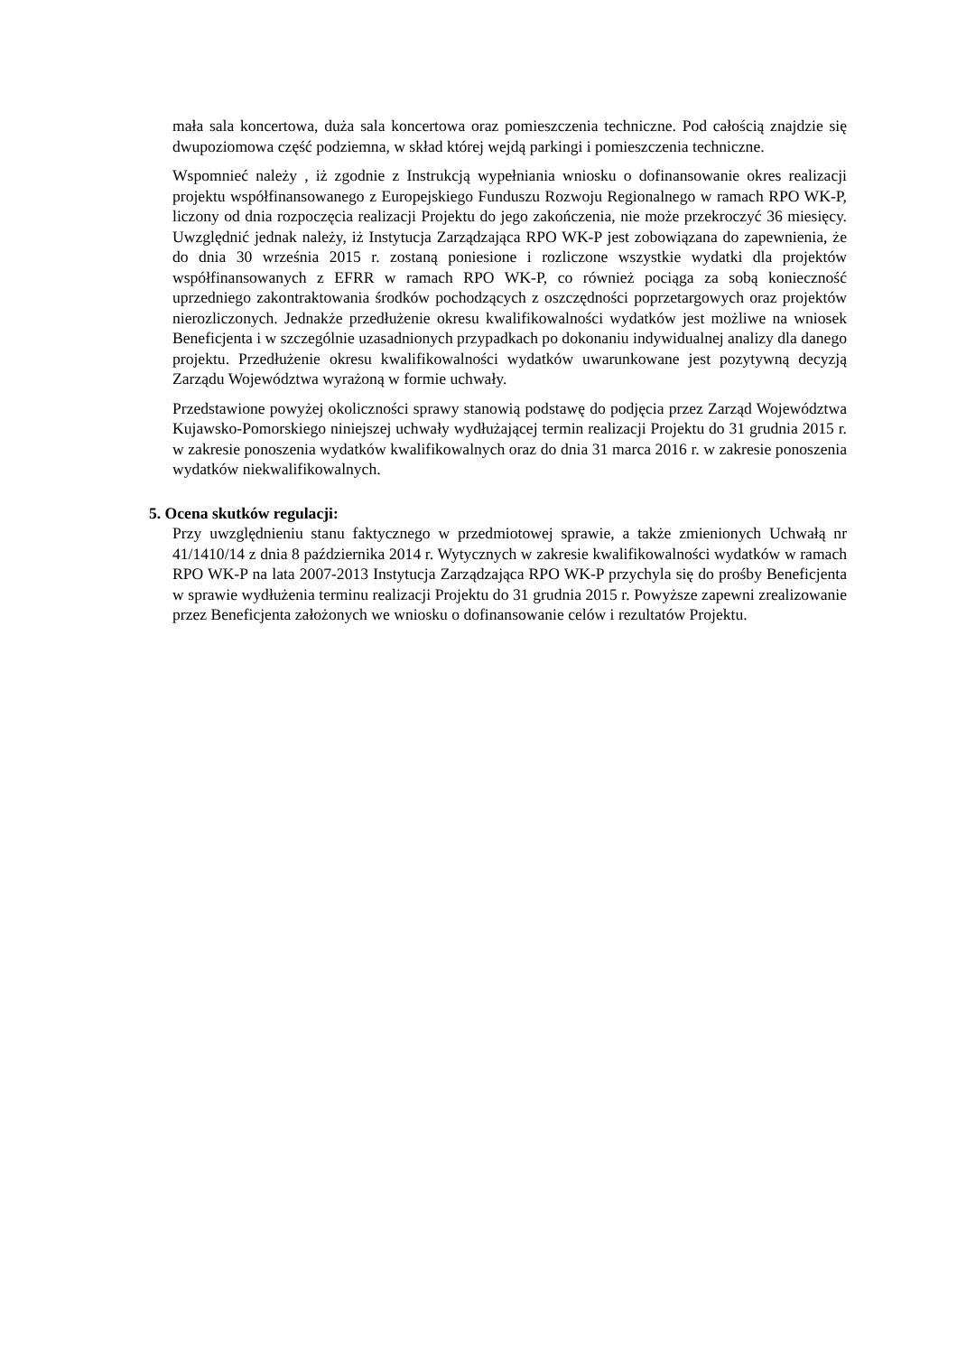mała sala koncertowa, duża sala koncertowa oraz pomieszczenia techniczne. Pod całością znajdzie się dwupoziomowa część podziemna, w skład której wejdą parkingi i pomieszczenia techniczne.
Wspomnieć należy , iż zgodnie z Instrukcją wypełniania wniosku o dofinansowanie okres realizacji projektu współfinansowanego z Europejskiego Funduszu Rozwoju Regionalnego w ramach RPO WK-P, liczony od dnia rozpoczęcia realizacji Projektu do jego zakończenia, nie może przekroczyć 36 miesięcy. Uwzględnić jednak należy, iż Instytucja Zarządzająca RPO WK-P jest zobowiązana do zapewnienia, że do dnia 30 września 2015 r. zostaną poniesione i rozliczone wszystkie wydatki dla projektów współfinansowanych z EFRR w ramach RPO WK-P, co również pociąga za sobą konieczność uprzedniego zakontraktowania środków pochodzących z oszczędności poprzetargowych oraz projektów nierozliczonych. Jednakże przedłużenie okresu kwalifikowalności wydatków jest możliwe na wniosek Beneficjenta i w szczególnie uzasadnionych przypadkach po dokonaniu indywidualnej analizy dla danego projektu. Przedłużenie okresu kwalifikowalności wydatków uwarunkowane jest pozytywną decyzją Zarządu Województwa wyrażoną w formie uchwały.
Przedstawione powyżej okoliczności sprawy stanowią podstawę do podjęcia przez Zarząd Województwa Kujawsko-Pomorskiego niniejszej uchwały wydłużającej termin realizacji Projektu do 31 grudnia 2015 r. w zakresie ponoszenia wydatków kwalifikowalnych oraz do dnia 31 marca 2016 r. w zakresie ponoszenia wydatków niekwalifikowalnych.
5. Ocena skutków regulacji:
Przy uwzględnieniu stanu faktycznego w przedmiotowej sprawie, a także zmienionych Uchwałą nr 41/1410/14 z dnia 8 października 2014 r. Wytycznych w zakresie kwalifikowalności wydatków w ramach RPO WK-P na lata 2007-2013 Instytucja Zarządzająca RPO WK-P przychyla się do prośby Beneficjenta w sprawie wydłużenia terminu realizacji Projektu do 31 grudnia 2015 r. Powyższe zapewni zrealizowanie przez Beneficjenta założonych we wniosku o dofinansowanie celów i rezultatów Projektu.